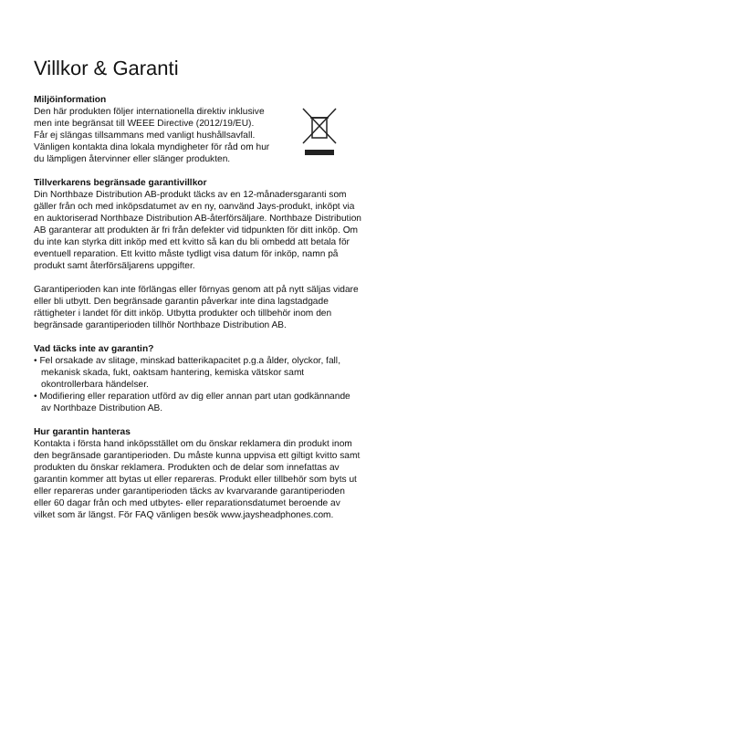Villkor & Garanti
Miljöinformation
Den här produkten följer internationella direktiv inklusive
men inte begränsat till WEEE Directive (2012/19/EU).
Får ej slängas tillsammans med vanligt hushållsavfall.
Vänligen kontakta dina lokala myndigheter för råd om hur
du lämpligen återvinner eller slänger produkten.
Tillverkarens begränsade garantivillkor
Din Northbaze Distribution AB-produkt täcks av en 12-månadersgaranti som gäller från och med inköpsdatumet av en ny, oanvänd Jays-produkt, inköpt via en auktoriserad Northbaze Distribution AB-återförsäljare. Northbaze Distribution AB garanterar att produkten är fri från defekter vid tidpunkten för ditt inköp. Om du inte kan styrka ditt inköp med ett kvitto så kan du bli ombedd att betala för eventuell reparation. Ett kvitto måste tydligt visa datum för inköp, namn på produkt samt återförsäljarens uppgifter.
Garantiperioden kan inte förlängas eller förnyas genom att på nytt säljas vidare eller bli utbytt. Den begränsade garantin påverkar inte dina lagstadgade rättigheter i landet för ditt inköp. Utbytta produkter och tillbehör inom den begränsade garantiperioden tillhör Northbaze Distribution AB.
Vad täcks inte av garantin?
• Fel orsakade av slitage, minskad batterikapacitet p.g.a ålder, olyckor, fall, mekanisk skada, fukt, oaktsam hantering, kemiska vätskor samt okontrollerbara händelser.
• Modifiering eller reparation utförd av dig eller annan part utan godkännande av Northbaze Distribution AB.
Hur garantin hanteras
Kontakta i första hand inköpsstället om du önskar reklamera din produkt inom den begränsade garantiperioden. Du måste kunna uppvisa ett giltigt kvitto samt produkten du önskar reklamera. Produkten och de delar som innefattas av garantin kommer att bytas ut eller repareras. Produkt eller tillbehör som byts ut eller repareras under garantiperioden täcks av kvarvarande garantiperioden eller 60 dagar från och med utbytes- eller reparationsdatumet beroende av vilket som är längst. För FAQ vänligen besök www.jaysheadphones.com.